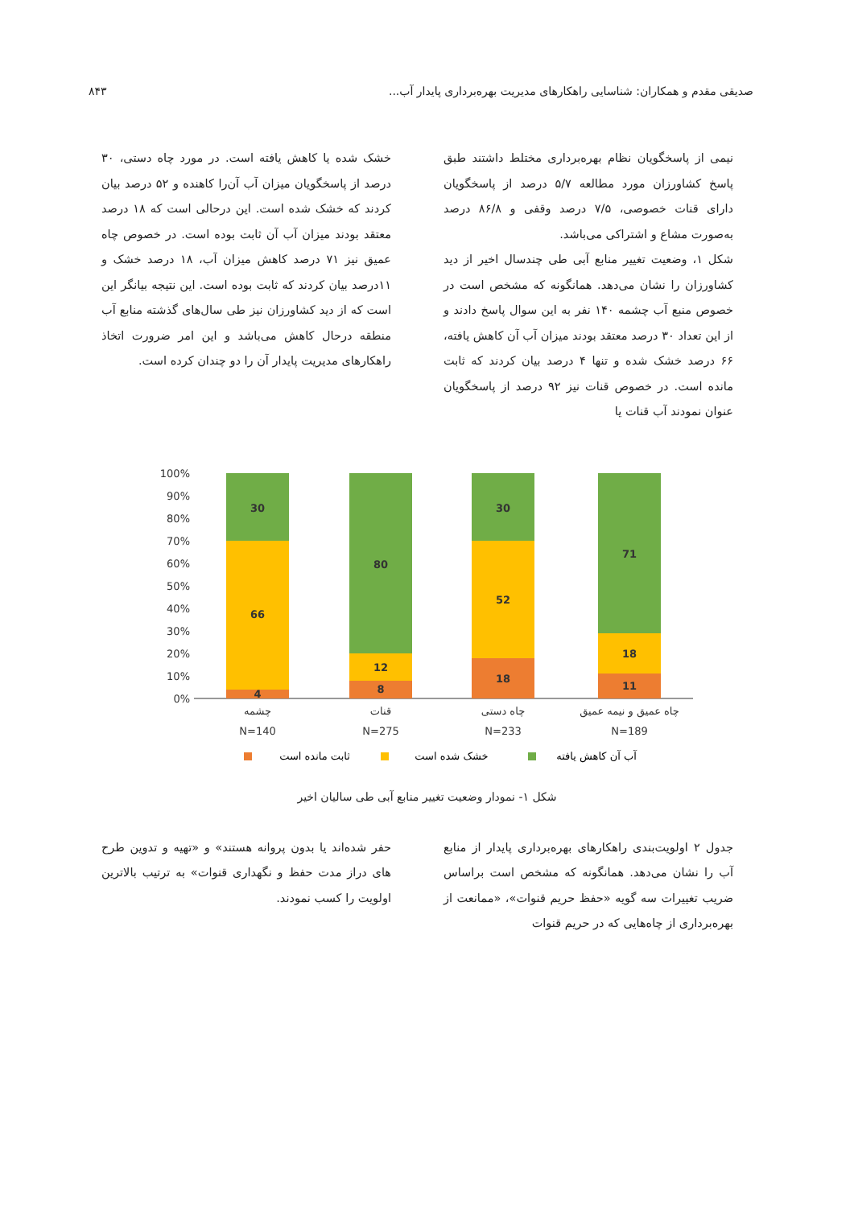صدیقی مقدم و همکاران: شناسایی راهکارهای مدیریت بهره‌برداری پایدار آب... ۸۴۳
نیمی از پاسخگویان نظام بهره‌برداری مختلط داشتند طبق پاسخ کشاورزان مورد مطالعه ۵/۷ درصد از پاسخگویان دارای قنات خصوصی، ۷/۵ درصد وقفی و ۸۶/۸ درصد به‌صورت مشاع و اشتراکی می‌باشد.
شکل ۱، وضعیت تغییر منابع آبی طی چندسال اخیر از دید کشاورزان را نشان می‌دهد. همانگونه که مشخص است در خصوص منبع آب چشمه ۱۴۰ نفر به این سوال پاسخ دادند و از این تعداد ۳۰ درصد معتقد بودند میزان آب آن کاهش یافته، ۶۶ درصد خشک شده و تنها ۴ درصد بیان کردند که ثابت مانده است. در خصوص قنات نیز ۹۲ درصد از پاسخگویان عنوان نمودند آب قنات یا
خشک شده یا کاهش یافته است. در مورد چاه دستی، ۳۰ درصد از پاسخگویان میزان آب آن‌را کاهنده و ۵۲ درصد بیان کردند که خشک شده است. این درحالی است که ۱۸ درصد معتقد بودند میزان آب آن ثابت بوده است. در خصوص چاه عمیق نیز ۷۱ درصد کاهش میزان آب، ۱۸ درصد خشک و ۱۱درصد بیان کردند که ثابت بوده است. این نتیجه بیانگر این است که از دید کشاورزان نیز طی سال‌های گذشته منابع آب منطقه درحال کاهش می‌باشد و این امر ضرورت اتخاذ راهکارهای مدیریت پایدار آن را دو چندان کرده است.
100%
90%
80%
70%
60%
50%
40%
30%
20%
10%
0%
30
66
4
80
12
8
30
52
18
71
18
11
چشمه
قنات
چاه دستی
چاه عمیق و نیمه عمیق
N=140
N=275
N=233
N=189
ثابت مانده است
خشک شده است
آب آن کاهش یافته
شکل ۱- نمودار وضعیت تغییر منابع آبی طی سالیان اخیر
جدول ۲ اولویت‌بندی راهکارهای بهره‌برداری پایدار از منابع آب را نشان می‌دهد. همانگونه که مشخص است براساس ضریب تغییرات سه گویه «حفظ حریم قنوات»، «ممانعت از بهره‌برداری از چاه‌هایی که در حریم قنوات
حفر شده‌اند یا بدون پروانه هستند» و «تهیه و تدوین طرح های دراز مدت حفظ و نگهداری قنوات» به ترتیب بالاترین اولویت را کسب نمودند.